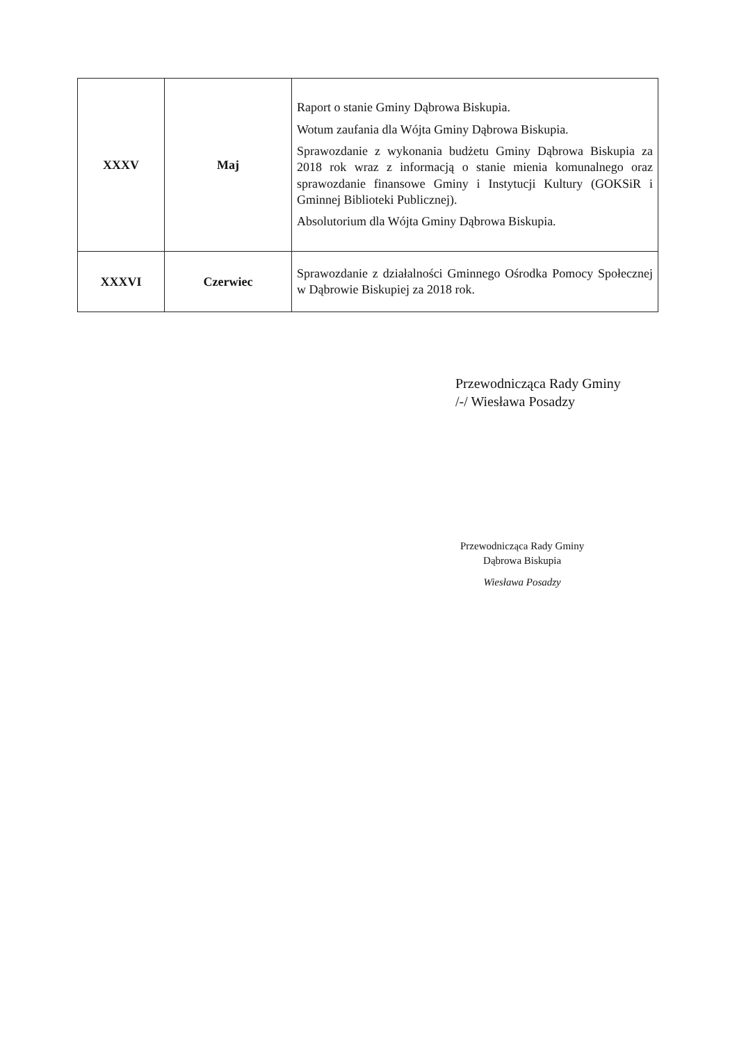| XXXV | Maj | Raport o stanie Gminy Dąbrowa Biskupia. Wotum zaufania dla Wójta Gminy Dąbrowa Biskupia. Sprawozdanie z wykonania budżetu Gminy Dąbrowa Biskupia za 2018 rok wraz z informacją o stanie mienia komunalnego oraz sprawozdanie finansowe Gminy i Instytucji Kultury (GOKSiR i Gminnej Biblioteki Publicznej). Absolutorium dla Wójta Gminy Dąbrowa Biskupia. |
| XXXVI | Czerwiec | Sprawozdanie z działalności Gminnego Ośrodka Pomocy Społecznej w Dąbrowie Biskupiej za 2018 rok. |
Przewodnicząca Rady Gminy
/-/ Wiesława Posadzy
Przewodnicząca Rady Gminy
Dąbrowa Biskupia
Wiesława Posadzy